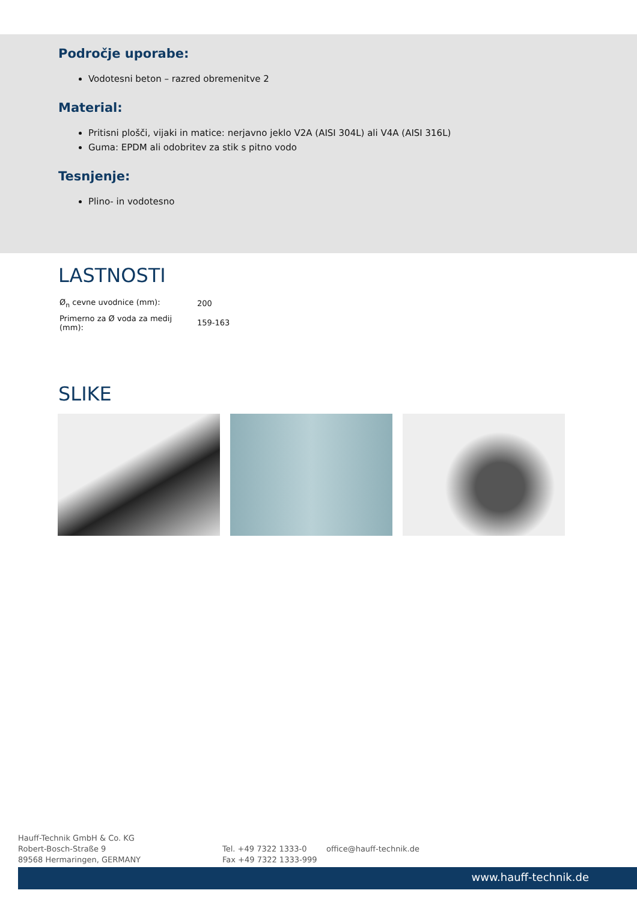Področje uporabe:
Vodotesni beton – razred obremenitve 2
Material:
Pritisni plošči, vijaki in matice: nerjavno jeklo V2A (AISI 304L) ali V4A (AISI 316L)
Guma: EPDM ali odobritev za stik s pitno vodo
Tesnjenje:
Plino- in vodotesno
LASTNOSTI
| Ø<sub>n</sub> cevne uvodnice (mm): | 200 |
| Primerno za Ø voda za medij (mm): | 159-163 |
SLIKE
Hauff-Technik GmbH & Co. KG
Robert-Bosch-Straße 9
89568 Hermaringen, GERMANY
Tel. +49 7322 1333-0
Fax +49 7322 1333-999
office@hauff-technik.de
www.hauff-technik.de